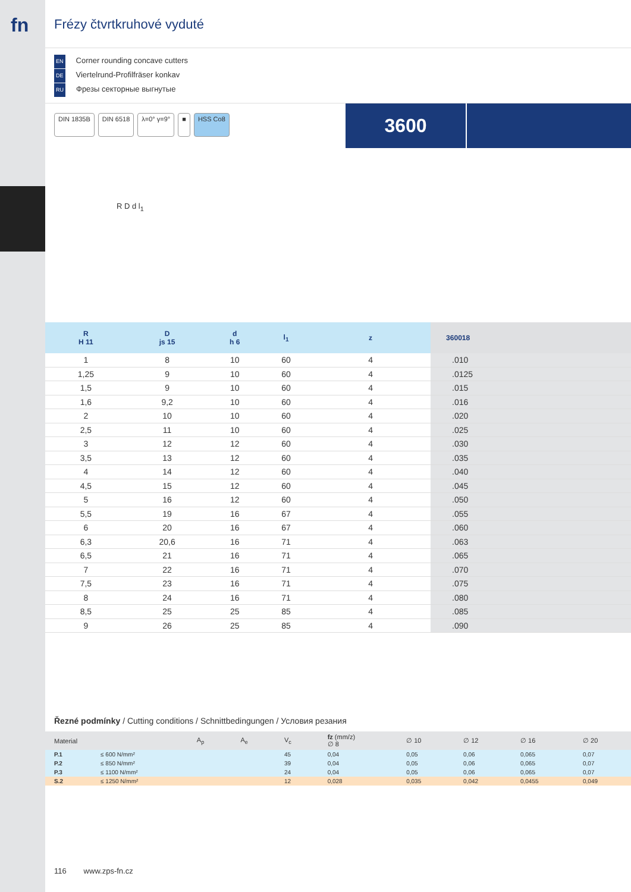fn
Frézy čtvrtkruhové vyduté
EN Corner rounding concave cutters
DE Viertelrund-Profilfräser konkav
RU Фрезы секторные выгнутые
DIN 1835B DIN 6518 λ=0° γ=9° ■ HSS Co8
3600
R D d l<sub>1</sub>
| R H 11 | D js 15 | d h 6 | l<sub>1</sub> | z | 360018 |
| --- | --- | --- | --- | --- | --- |
| 1 | 8 | 10 | 60 | 4 | .010 |
| 1,25 | 9 | 10 | 60 | 4 | .0125 |
| 1,5 | 9 | 10 | 60 | 4 | .015 |
| 1,6 | 9,2 | 10 | 60 | 4 | .016 |
| 2 | 10 | 10 | 60 | 4 | .020 |
| 2,5 | 11 | 10 | 60 | 4 | .025 |
| 3 | 12 | 12 | 60 | 4 | .030 |
| 3,5 | 13 | 12 | 60 | 4 | .035 |
| 4 | 14 | 12 | 60 | 4 | .040 |
| 4,5 | 15 | 12 | 60 | 4 | .045 |
| 5 | 16 | 12 | 60 | 4 | .050 |
| 5,5 | 19 | 16 | 67 | 4 | .055 |
| 6 | 20 | 16 | 67 | 4 | .060 |
| 6,3 | 20,6 | 16 | 71 | 4 | .063 |
| 6,5 | 21 | 16 | 71 | 4 | .065 |
| 7 | 22 | 16 | 71 | 4 | .070 |
| 7,5 | 23 | 16 | 71 | 4 | .075 |
| 8 | 24 | 16 | 71 | 4 | .080 |
| 8,5 | 25 | 25 | 85 | 4 | .085 |
| 9 | 26 | 25 | 85 | 4 | .090 |
Řezné podmínky / Cutting conditions / Schnittbedingungen / Условия резания
| Material | | A<sub>p</sub> | A<sub>e</sub> | V<sub>c</sub> | fz (mm/z) ∅ 8 | ∅ 10 | ∅ 12 | ∅ 16 | ∅ 20 |
| --- | --- | --- | --- | --- | --- | --- | --- | --- | --- |
| P.1 | ≤ 600 N/mm² | | | 45 | 0,04 | 0,05 | 0,06 | 0,065 | 0,07 |
| P.2 | ≤ 850 N/mm² | | | 39 | 0,04 | 0,05 | 0,06 | 0,065 | 0,07 |
| P.3 | ≤ 1100 N/mm² | | | 24 | 0,04 | 0,05 | 0,06 | 0,065 | 0,07 |
| S.2 | ≤ 1250 N/mm² | | | 12 | 0,028 | 0,035 | 0,042 | 0,0455 | 0,049 |
116 www.zps-fn.cz